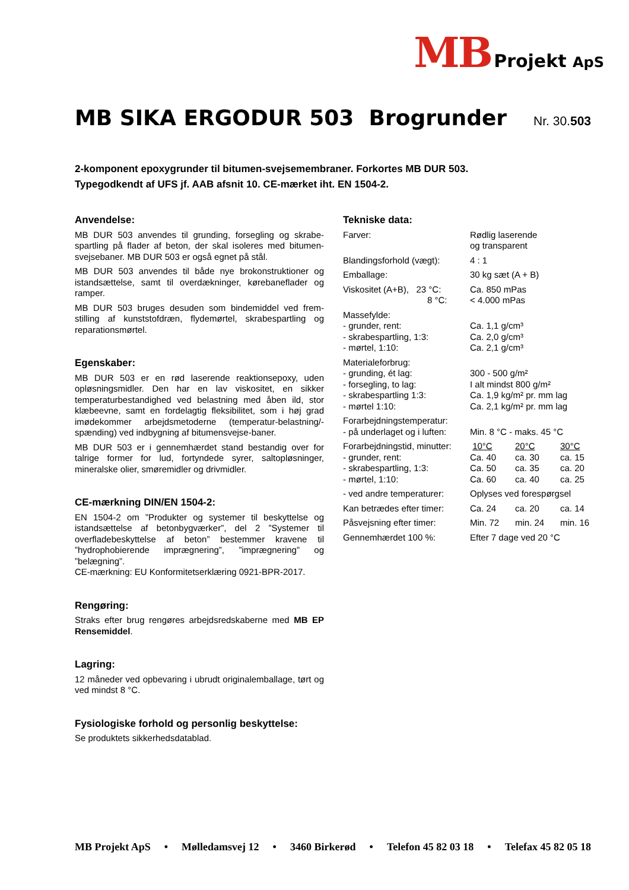MB Projekt ApS
MB SIKA ERGODUR 503 Brogrunder
Nr. 30.503
2-komponent epoxygrunder til bitumen-svejsemembraner. Forkortes MB DUR 503.
Typegodkendt af UFS jf. AAB afsnit 10. CE-mærket iht. EN 1504-2.
Anvendelse:
MB DUR 503 anvendes til grunding, forsegling og skrabe­spartling på flader af beton, der skal isoleres med bitumen­svejsebaner. MB DUR 503 er også egnet på stål.
MB DUR 503 anvendes til både nye brokonstruktioner og istandsættelse, samt til overdækninger, kørebaneflader og ramper.
MB DUR 503 bruges desuden som bindemiddel ved frem­stilling af kunststofdræn, flydemørtel, skrabespartling og reparationsmørtel.
Egenskaber:
MB DUR 503 er en rød laserende reaktionsepoxy, uden opløsningsmidler. Den har en lav viskositet, en sikker temperaturbestandighed ved belastning med åben ild, stor klæbeevne, samt en fordelagtig fleksibilitet, som i høj grad imødekommer arbejdsmetoderne (temperatur-belastning/­spænding) ved indbygning af bitumensvejse-baner.
MB DUR 503 er i gennemhærdet stand bestandig over for talrige former for lud, fortyndede syrer, saltopløsninger, mineralske olier, smøremidler og drivmidler.
CE-mærkning DIN/EN 1504-2:
EN 1504-2 om ”Produkter og systemer til beskyttelse og istandsættelse af betonbygværker”, del 2 ”Systemer til overfladebeskyttelse af beton” bestemmer kravene til ”hydrophobierende imprægnering”, ”imprægnering” og ”belægning”.
CE-mærkning: EU Konformitetserklæring 0921-BPR-2017.
Rengøring:
Straks efter brug rengøres arbejdsredskaberne med MB EP Rensemiddel.
Lagring:
12 måneder ved opbevaring i ubrudt originalemballage, tørt og ved mindst 8 °C.
Fysiologiske forhold og personlig beskyttelse:
Se produktets sikkerhedsdatablad.
Tekniske data:
| Farver: | Rødlig laserende og transparent | | |
| Blandingsforhold (vægt): | 4 : 1 | | |
| Emballage: | 30 kg sæt (A + B) | | |
| Viskositet (A+B), 23 °C: 8 °C: | Ca. 850 mPas < 4.000 mPas | | |
| Massefylde: - grunder, rent: - skrabespartling, 1:3: - mørtel, 1:10: | Ca. 1,1 g/cm³ Ca. 2,0 g/cm³ Ca. 2,1 g/cm³ | | |
| Materialeforbrug: - grunding, ét lag: - forsegling, to lag: - skrabespartling 1:3: - mørtel 1:10: | 300 - 500 g/m² I alt mindst 800 g/m² Ca. 1,9 kg/m² pr. mm lag Ca. 2,1 kg/m² pr. mm lag | | |
| Forarbejdningstemperatur: - på underlaget og i luften: | Min. 8 °C - maks. 45 °C | | |
| Forarbejdningstid, minutter: - grunder, rent: - skrabespartling, 1:3: - mørtel, 1:10: | 10°C Ca. 40 Ca. 50 Ca. 60 | 20°C ca. 30 ca. 35 ca. 40 | 30°C ca. 15 ca. 20 ca. 25 |
| - ved andre temperaturer: | Oplyses ved forespørgsel | | |
| Kan betrædes efter timer: | Ca. 24 | ca. 20 | ca. 14 |
| Påsvejsning efter timer: | Min. 72 | min. 24 | min. 16 |
| Gennemhærdet 100 %: | Efter 7 dage ved 20 °C | | |
MB Projekt ApS • Mølledamsvej 12 • 3460 Birkerød • Telefon 45 82 03 18 • Telefax 45 82 05 18